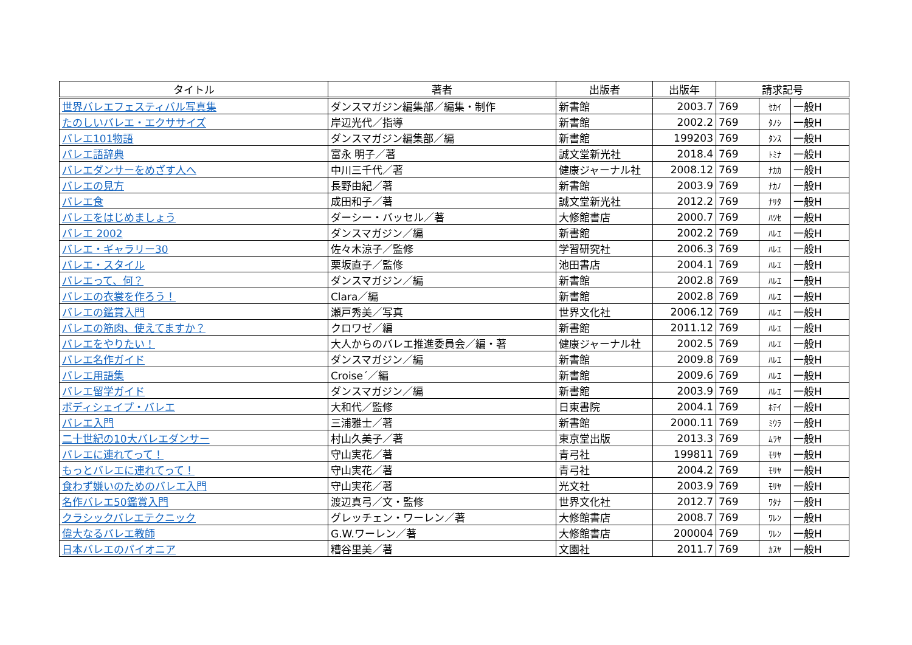| タイトル | 著者 | 出版者 | 出版年 | 請求記号 | | |
| --- | --- | --- | --- | --- | --- | --- |
| 世界バレエフェスティバル写真集 | ダンスマガジン編集部／編集・制作 | 新書館 | 2003.7 | 769 | ｾｶｲ | 一般H |
| たのしいバレエ・エクササイズ | 岸辺光代／指導 | 新書館 | 2002.2 | 769 | ﾀﾉｼ | 一般H |
| バレエ101物語 | ダンスマガジン編集部／編 | 新書館 | 199203 | 769 | ﾀﾝｽ | 一般H |
| バレエ語辞典 | 富永 明子／著 | 誠文堂新光社 | 2018.4 | 769 | ﾄﾐﾅ | 一般H |
| バレエダンサーをめざす人へ | 中川三千代／著 | 健康ジャーナル社 | 2008.12 | 769 | ﾅｶｶ | 一般H |
| バレエの見方 | 長野由紀／著 | 新書館 | 2003.9 | 769 | ﾅｶﾉ | 一般H |
| バレエ食 | 成田和子／著 | 誠文堂新光社 | 2012.2 | 769 | ﾅﾘﾀ | 一般H |
| バレエをはじめましょう | ダーシー・バッセル／著 | 大修館書店 | 2000.7 | 769 | ﾊﾂｾ | 一般H |
| バレエ 2002 | ダンスマガジン／編 | 新書館 | 2002.2 | 769 | ﾊﾚｴ | 一般H |
| バレエ・ギャラリー30 | 佐々木涼子／監修 | 学習研究社 | 2006.3 | 769 | ﾊﾚｴ | 一般H |
| バレエ・スタイル | 栗坂直子／監修 | 池田書店 | 2004.1 | 769 | ﾊﾚｴ | 一般H |
| バレエって、何？ | ダンスマガジン／編 | 新書館 | 2002.8 | 769 | ﾊﾚｴ | 一般H |
| バレエの衣裳を作ろう！ | Clara／編 | 新書館 | 2002.8 | 769 | ﾊﾚｴ | 一般H |
| バレエの鑑賞入門 | 瀬戸秀美／写真 | 世界文化社 | 2006.12 | 769 | ﾊﾚｴ | 一般H |
| バレエの筋肉、使えてますか？ | クロワゼ／編 | 新書館 | 2011.12 | 769 | ﾊﾚｴ | 一般H |
| バレエをやりたい！ | 大人からのバレエ推進委員会／編・著 | 健康ジャーナル社 | 2002.5 | 769 | ﾊﾚｴ | 一般H |
| バレエ名作ガイド | ダンスマガジン／編 | 新書館 | 2009.8 | 769 | ﾊﾚｴ | 一般H |
| バレエ用語集 | Croise´／編 | 新書館 | 2009.6 | 769 | ﾊﾚｴ | 一般H |
| バレエ留学ガイド | ダンスマガジン／編 | 新書館 | 2003.9 | 769 | ﾊﾚｴ | 一般H |
| ボディシェイプ・バレエ | 大和代／監修 | 日東書院 | 2004.1 | 769 | ﾎﾃｲ | 一般H |
| バレエ入門 | 三浦雅士／著 | 新書館 | 2000.11 | 769 | ﾐｳﾗ | 一般H |
| 二十世紀の10大バレエダンサー | 村山久美子／著 | 東京堂出版 | 2013.3 | 769 | ﾑﾗﾔ | 一般H |
| バレエに連れてって！ | 守山実花／著 | 青弓社 | 199811 | 769 | ﾓﾘﾔ | 一般H |
| もっとバレエに連れてって！ | 守山実花／著 | 青弓社 | 2004.2 | 769 | ﾓﾘﾔ | 一般H |
| 食わず嫌いのためのバレエ入門 | 守山実花／著 | 光文社 | 2003.9 | 769 | ﾓﾘﾔ | 一般H |
| 名作バレエ50鑑賞入門 | 渡辺真弓／文・監修 | 世界文化社 | 2012.7 | 769 | ﾜﾀﾅ | 一般H |
| クラシックバレエテクニック | グレッチェン・ワーレン／著 | 大修館書店 | 2008.7 | 769 | ﾜﾚﾝ | 一般H |
| 偉大なるバレエ教師 | G.W.ワーレン／著 | 大修館書店 | 200004 | 769 | ﾜﾚﾝ | 一般H |
| 日本バレエのパイオニア | 糟谷里美／著 | 文園社 | 2011.7 | 769 | ｶｽﾔ | 一般H |